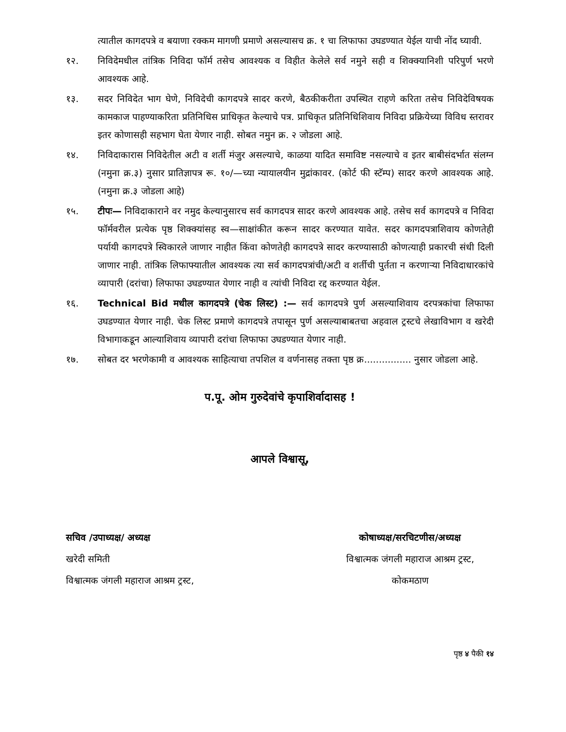त्यातील कागदपत्रे व बयाणा रक्कम मागणी प्रमाणे असल्यासच क्र. १ चा लिफाफा उघडण्यात येईल याची नोंद घ्यावी.
१२. निविदेमधील तांत्रिक निविदा फॉर्म तसेच आवश्यक व विहीत केलेले सर्व नमुने सही व शिक्क्यानिशी परिपुर्ण भरणे आवश्यक आहे.
१३. सदर निविदेत भाग घेणे, निविदेची कागदपत्रे सादर करणे, बैठकीकरीता उपस्थित राहणे करिता तसेच निविदेविषयक कामकाज पाहण्याकरिता प्रतिनिधिस प्राधिकृत केल्याचे पत्र. प्राधिकृत प्रतिनिधिशिवाय निविदा प्रक्रियेच्या विविध स्तरावर इतर कोणासही सहभाग घेता येणार नाही. सोबत नमुन क्र. २ जोडला आहे.
१४. निविदाकारास निविदेतील अटी व शर्ती मंजुर असल्याचे, काळया यादित समाविष्ट नसल्याचे व इतर बाबीसंदर्भात संलग्न (नमुना क्र.३) नुसार प्रातिज्ञापत्र रू. १०/—च्या न्यायालयीन मुद्रांकावर. (कोर्ट फी स्टॅम्प) सादर करणे आवश्यक आहे.(नमुना क्र.३ जोडला आहे)
१५. टीपः— निविदाकाराने वर नमुद केल्यानुसारच सर्व कागदपत्र सादर करणे आवश्यक आहे. तसेच सर्व कागदपत्रे व निविदा फॉर्मवरील प्रत्येक पृष्ठ शिक्क्यांसह स्व—साक्षांकीत करून सादर करण्यात यावेत. सदर कागदपत्राशिवाय कोणतेही पर्यायी कागदपत्रे स्विकारले जाणार नाहीत किंवा कोणतेही कागदपत्रे सादर करण्यासाठी कोणत्याही प्रकारची संधी दिली जाणार नाही. तांत्रिक लिफाफ्यातील आवश्यक त्या सर्व कागदपत्रांची/अटी व शर्तीची पुर्तता न करणाऱ्या निविदाधारकांचे व्यापारी (दरांचा) लिफाफा उघडण्यात येणार नाही व त्यांची निविदा रद्द करण्यात येईल.
१६. Technical Bid मधील कागदपत्रे (चेक लिस्ट) :— सर्व कागदपत्रे पुर्ण असल्याशिवाय दरपत्रकांचा लिफाफा उघडण्यात येणार नाही. चेक लिस्ट प्रमाणे कागदपत्रे तपासून पुर्ण असल्याबाबतचा अहवाल ट्रस्टचे लेखाविभाग व खरेदी विभागाकडून आल्याशिवाय व्यापारी दरांचा लिफाफा उघडण्यात येणार नाही.
१७. सोबत दर भरणेकामी व आवश्यक साहित्याचा तपशिल व वर्णनासह तक्ता पृष्ठ क्र................ नुसार जोडला आहे.
प.पू. ओम गुरुदेवांचे कृपाशिर्वादासह !
आपले विश्वासू,
सचिव /उपाध्यक्ष/ अध्यक्ष
खरेदी समिती
विश्वात्मक जंगली महाराज आश्रम ट्रस्ट,
कोषाध्यक्ष/सरचिटणीस/अध्यक्ष
विश्वात्मक जंगली महाराज आश्रम ट्रस्ट,
कोकमठाण
पृष्ठ ४ पैकी १४